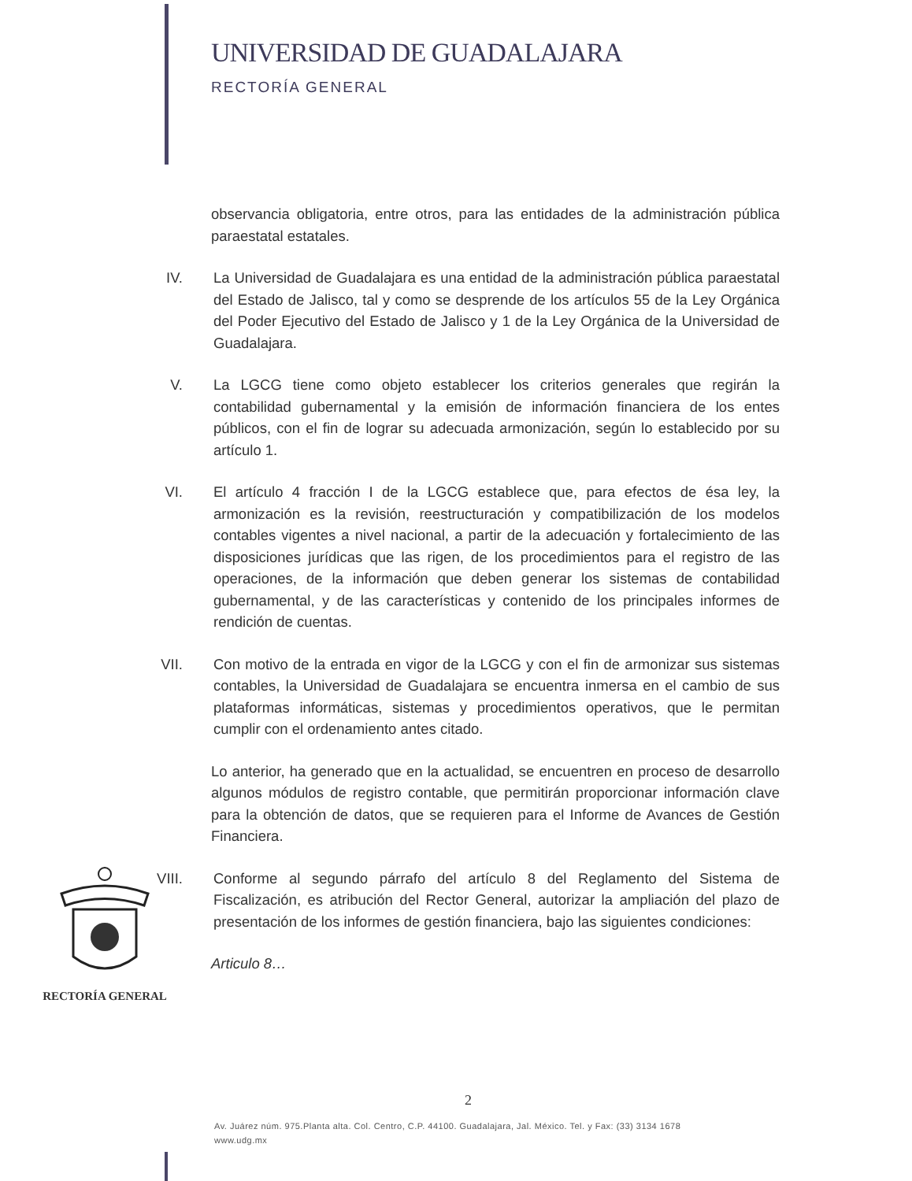UNIVERSIDAD DE GUADALAJARA
RECTORÍA GENERAL
observancia obligatoria, entre otros, para las entidades de la administración pública paraestatal estatales.
IV. La Universidad de Guadalajara es una entidad de la administración pública paraestatal del Estado de Jalisco, tal y como se desprende de los artículos 55 de la Ley Orgánica del Poder Ejecutivo del Estado de Jalisco y 1 de la Ley Orgánica de la Universidad de Guadalajara.
V. La LGCG tiene como objeto establecer los criterios generales que regirán la contabilidad gubernamental y la emisión de información financiera de los entes públicos, con el fin de lograr su adecuada armonización, según lo establecido por su artículo 1.
VI. El artículo 4 fracción I de la LGCG establece que, para efectos de ésa ley, la armonización es la revisión, reestructuración y compatibilización de los modelos contables vigentes a nivel nacional, a partir de la adecuación y fortalecimiento de las disposiciones jurídicas que las rigen, de los procedimientos para el registro de las operaciones, de la información que deben generar los sistemas de contabilidad gubernamental, y de las características y contenido de los principales informes de rendición de cuentas.
VII.
Con motivo de la entrada en vigor de la LGCG y con el fin de armonizar sus sistemas contables, la Universidad de Guadalajara se encuentra inmersa en el cambio de sus plataformas informáticas, sistemas y procedimientos operativos, que le permitan cumplir con el ordenamiento antes citado.
Lo anterior, ha generado que en la actualidad, se encuentren en proceso de desarrollo algunos módulos de registro contable, que permitirán proporcionar información clave para la obtención de datos, que se requieren para el Informe de Avances de Gestión Financiera.
VIII.
Conforme al segundo párrafo del artículo 8 del Reglamento del Sistema de Fiscalización, es atribución del Rector General, autorizar la ampliación del plazo de presentación de los informes de gestión financiera, bajo las siguientes condiciones:
Articulo 8…
RECTORÍA GENERAL
2
Av. Juárez núm. 975.Planta alta. Col. Centro, C.P. 44100. Guadalajara, Jal. México. Tel. y Fax: (33) 3134 1678
www.udg.mx